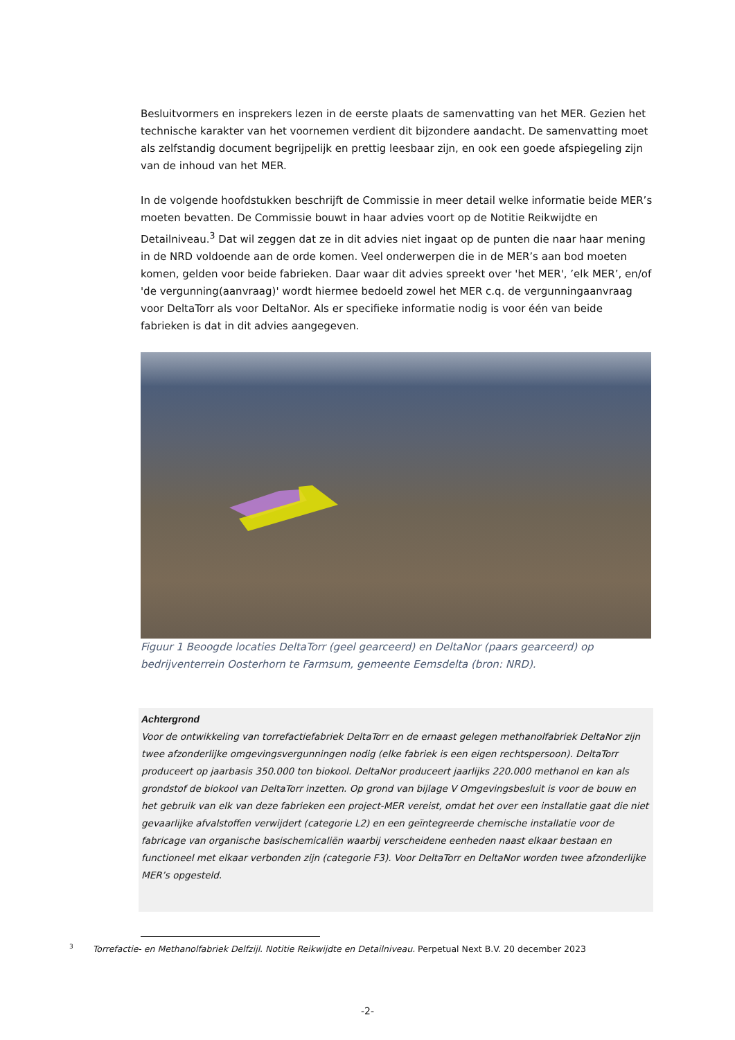Besluitvormers en insprekers lezen in de eerste plaats de samenvatting van het MER. Gezien het technische karakter van het voornemen verdient dit bijzondere aandacht. De samenvatting moet als zelfstandig document begrijpelijk en prettig leesbaar zijn, en ook een goede afspiegeling zijn van de inhoud van het MER.
In de volgende hoofdstukken beschrijft de Commissie in meer detail welke informatie beide MER’s moeten bevatten. De Commissie bouwt in haar advies voort op de Notitie Reikwijdte en Detailniveau.<sup>3</sup> Dat wil zeggen dat ze in dit advies niet ingaat op de punten die naar haar mening in de NRD voldoende aan de orde komen. Veel onderwerpen die in de MER’s aan bod moeten komen, gelden voor beide fabrieken. Daar waar dit advies spreekt over 'het MER', ’elk MER’, en/of 'de vergunning(aanvraag)' wordt hiermee bedoeld zowel het MER c.q. de vergunningaanvraag voor DeltaTorr als voor DeltaNor. Als er specifieke informatie nodig is voor één van beide fabrieken is dat in dit advies aangegeven.
Figuur 1 Beoogde locaties DeltaTorr (geel gearceerd) en DeltaNor (paars gearceerd) op bedrijventerrein Oosterhorn te Farmsum, gemeente Eemsdelta (bron: NRD).
Achtergrond
Voor de ontwikkeling van torrefactiefabriek DeltaTorr en de ernaast gelegen methanolfabriek DeltaNor zijn twee afzonderlijke omgevingsvergunningen nodig (elke fabriek is een eigen rechtspersoon). DeltaTorr produceert op jaarbasis 350.000 ton biokool. DeltaNor produceert jaarlijks 220.000 methanol en kan als grondstof de biokool van DeltaTorr inzetten. Op grond van bijlage V Omgevingsbesluit is voor de bouw en het gebruik van elk van deze fabrieken een project-MER vereist, omdat het over een installatie gaat die niet gevaarlijke afvalstoffen verwijdert (categorie L2) en een geïntegreerde chemische installatie voor de fabricage van organische basischemicaliën waarbij verscheidene eenheden naast elkaar bestaan en functioneel met elkaar verbonden zijn (categorie F3). Voor DeltaTorr en DeltaNor worden twee afzonderlijke MER’s opgesteld.
<sup>3</sup> Torrefactie- en Methanolfabriek Delfzijl. Notitie Reikwijdte en Detailniveau. Perpetual Next B.V. 20 december 2023
-2-